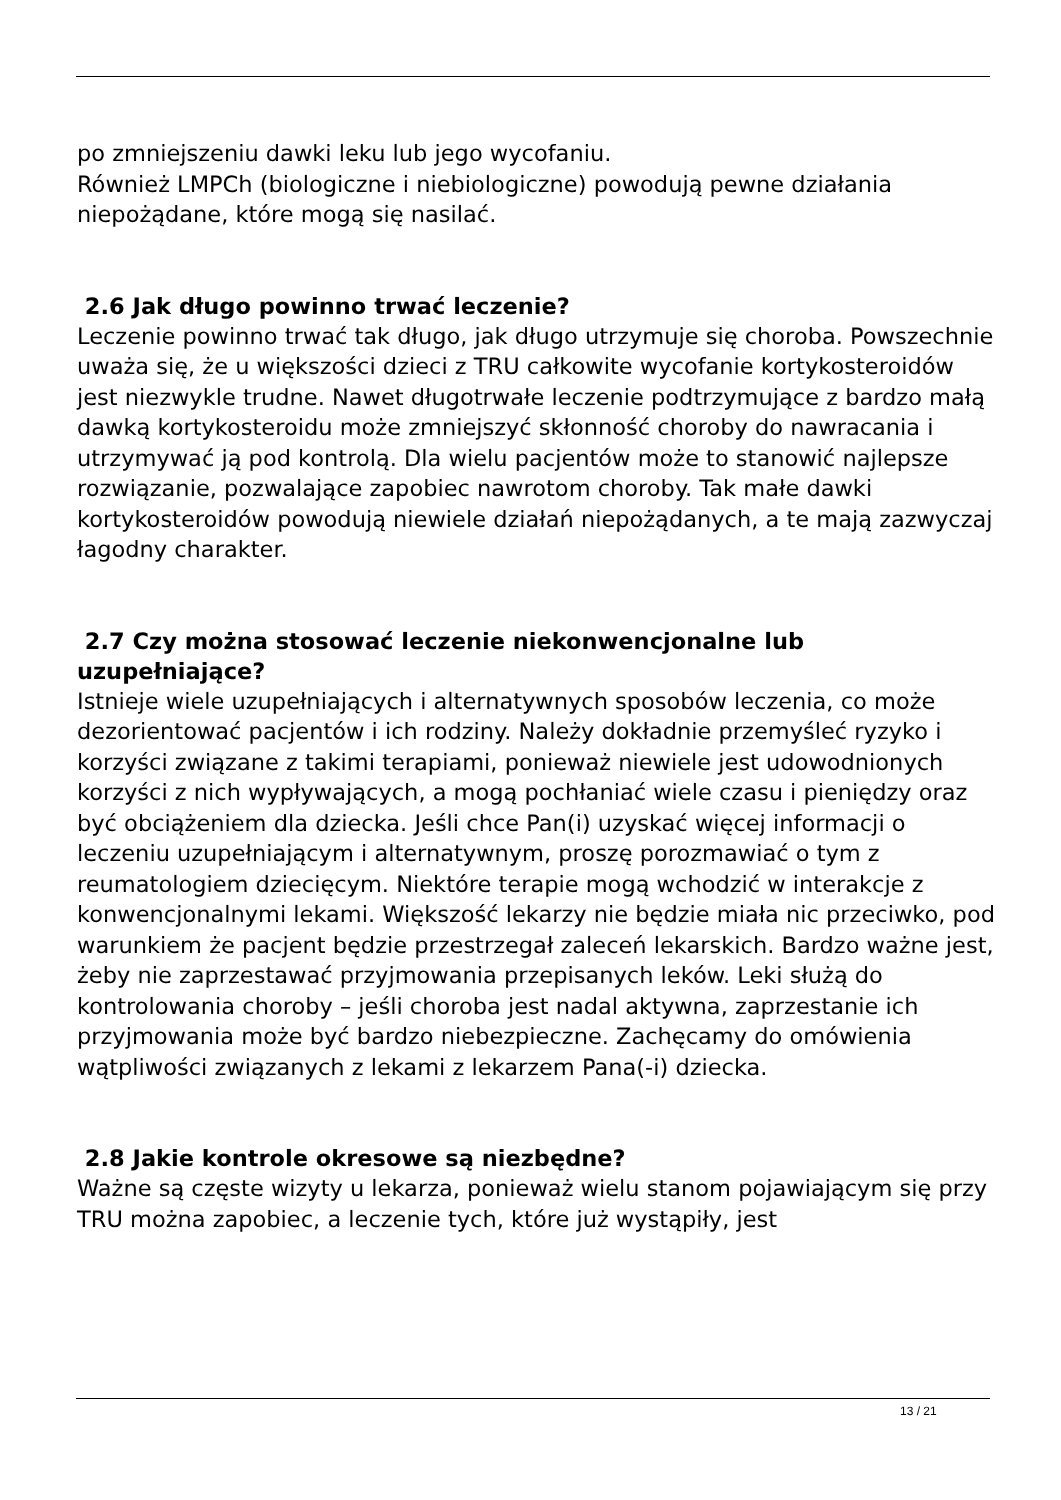po zmniejszeniu dawki leku lub jego wycofaniu.
Również LMPCh (biologiczne i niebiologiczne) powodują pewne działania niepożądane, które mogą się nasilać.
2.6 Jak długo powinno trwać leczenie?
Leczenie powinno trwać tak długo, jak długo utrzymuje się choroba. Powszechnie uważa się, że u większości dzieci z TRU całkowite wycofanie kortykosteroidów jest niezwykle trudne. Nawet długotrwałe leczenie podtrzymujące z bardzo małą dawką kortykosteroidu może zmniejszyć skłonność choroby do nawracania i utrzymywać ją pod kontrolą. Dla wielu pacjentów może to stanowić najlepsze rozwiązanie, pozwalające zapobiec nawrotom choroby. Tak małe dawki kortykosteroidów powodują niewiele działań niepożądanych, a te mają zazwyczaj łagodny charakter.
2.7 Czy można stosować leczenie niekonwencjonalne lub uzupełniające?
Istnieje wiele uzupełniających i alternatywnych sposobów leczenia, co może dezorientować pacjentów i ich rodziny. Należy dokładnie przemyśleć ryzyko i korzyści związane z takimi terapiami, ponieważ niewiele jest udowodnionych korzyści z nich wypływających, a mogą pochłaniać wiele czasu i pieniędzy oraz być obciążeniem dla dziecka. Jeśli chce Pan(i) uzyskać więcej informacji o leczeniu uzupełniającym i alternatywnym, proszę porozmawiać o tym z reumatologiem dziecięcym. Niektóre terapie mogą wchodzić w interakcje z konwencjonalnymi lekami. Większość lekarzy nie będzie miała nic przeciwko, pod warunkiem że pacjent będzie przestrzegał zaleceń lekarskich. Bardzo ważne jest, żeby nie zaprzestawać przyjmowania przepisanych leków. Leki służą do kontrolowania choroby – jeśli choroba jest nadal aktywna, zaprzestanie ich przyjmowania może być bardzo niebezpieczne. Zachęcamy do omówienia wątpliwości związanych z lekami z lekarzem Pana(-i) dziecka.
2.8 Jakie kontrole okresowe są niezbędne?
Ważne są częste wizyty u lekarza, ponieważ wielu stanom pojawiającym się przy TRU można zapobiec, a leczenie tych, które już wystąpiły, jest
13 / 21